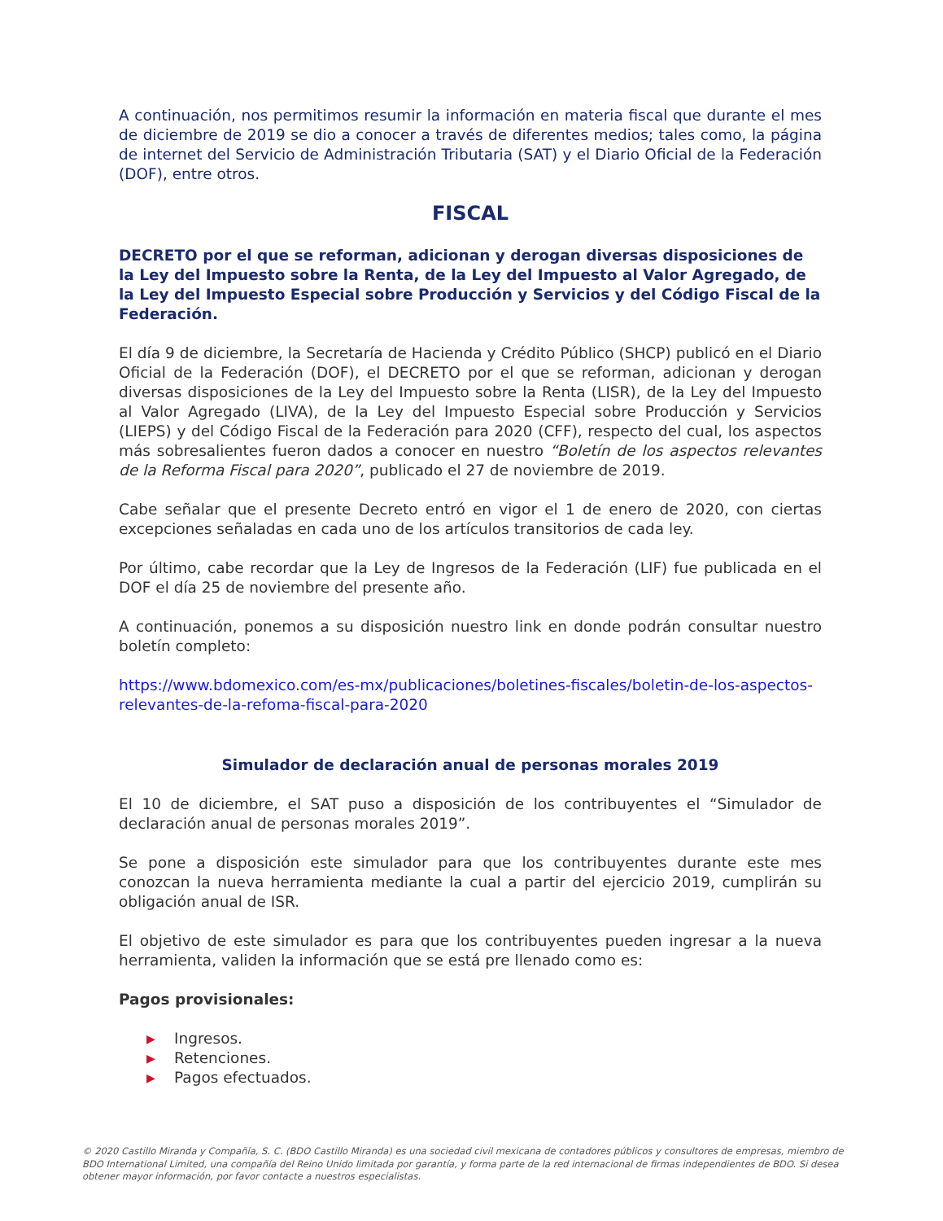A continuación, nos permitimos resumir la información en materia fiscal que durante el mes de diciembre de 2019 se dio a conocer a través de diferentes medios; tales como, la página de internet del Servicio de Administración Tributaria (SAT) y el Diario Oficial de la Federación (DOF), entre otros.
FISCAL
DECRETO por el que se reforman, adicionan y derogan diversas disposiciones de la Ley del Impuesto sobre la Renta, de la Ley del Impuesto al Valor Agregado, de la Ley del Impuesto Especial sobre Producción y Servicios y del Código Fiscal de la Federación.
El día 9 de diciembre, la Secretaría de Hacienda y Crédito Público (SHCP) publicó en el Diario Oficial de la Federación (DOF), el DECRETO por el que se reforman, adicionan y derogan diversas disposiciones de la Ley del Impuesto sobre la Renta (LISR), de la Ley del Impuesto al Valor Agregado (LIVA), de la Ley del Impuesto Especial sobre Producción y Servicios (LIEPS) y del Código Fiscal de la Federación para 2020 (CFF), respecto del cual, los aspectos más sobresalientes fueron dados a conocer en nuestro “Boletín de los aspectos relevantes de la Reforma Fiscal para 2020”, publicado el 27 de noviembre de 2019.
Cabe señalar que el presente Decreto entró en vigor el 1 de enero de 2020, con ciertas excepciones señaladas en cada uno de los artículos transitorios de cada ley.
Por último, cabe recordar que la Ley de Ingresos de la Federación (LIF) fue publicada en el DOF el día 25 de noviembre del presente año.
A continuación, ponemos a su disposición nuestro link en donde podrán consultar nuestro boletín completo:
https://www.bdomexico.com/es-mx/publicaciones/boletines-fiscales/boletin-de-los-aspectos-relevantes-de-la-refoma-fiscal-para-2020
Simulador de declaración anual de personas morales 2019
El 10 de diciembre, el SAT puso a disposición de los contribuyentes el “Simulador de declaración anual de personas morales 2019”.
Se pone a disposición este simulador para que los contribuyentes durante este mes conozcan la nueva herramienta mediante la cual a partir del ejercicio 2019, cumplirán su obligación anual de ISR.
El objetivo de este simulador es para que los contribuyentes pueden ingresar a la nueva herramienta, validen la información que se está pre llenado como es:
Pagos provisionales:
▶ Ingresos.
▶ Retenciones.
▶ Pagos efectuados.
© 2020 Castillo Miranda y Compañía, S. C. (BDO Castillo Miranda) es una sociedad civil mexicana de contadores públicos y consultores de empresas, miembro de BDO International Limited, una compañía del Reino Unido limitada por garantía, y forma parte de la red internacional de firmas independientes de BDO. Si desea obtener mayor información, por favor contacte a nuestros especialistas.